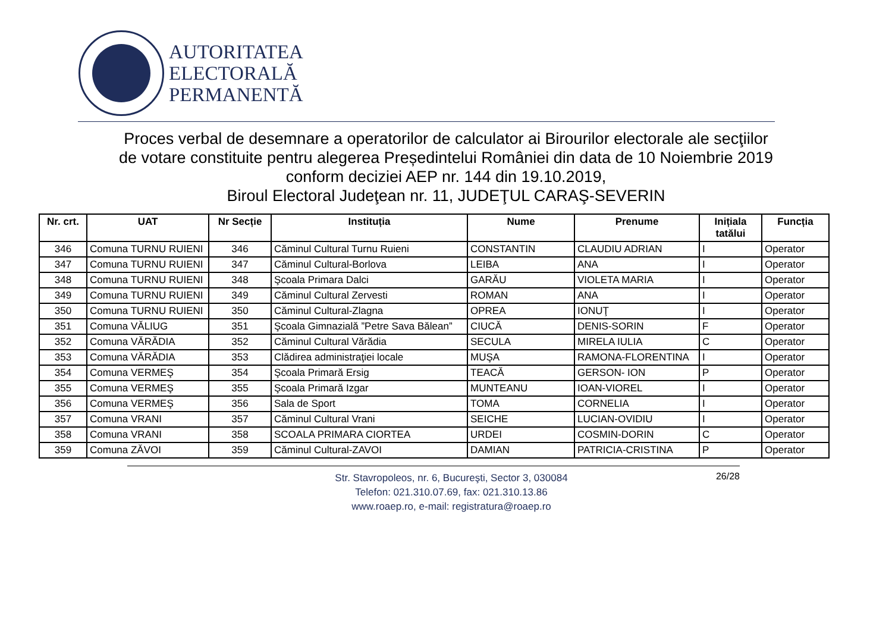AUTORITATEA
ELECTORALĂ
PERMANENTĂ
Proces verbal de desemnare a operatorilor de calculator ai Birourilor electorale ale secţiilor
de votare constituite pentru alegerea Președintelui României din data de 10 Noiembrie 2019
conform deciziei AEP nr. 144 din 19.10.2019,
Biroul Electoral Judeţean nr. 11, JUDEŢUL CARAŞ-SEVERIN
| Nr. crt. | UAT | Nr Secție | Instituția | Nume | Prenume | Inițiala tatălui | Funcția |
| --- | --- | --- | --- | --- | --- | --- | --- |
| 346 | Comuna TURNU RUIENI | 346 | Căminul Cultural Turnu Ruieni | CONSTANTIN | CLAUDIU ADRIAN | I | Operator |
| 347 | Comuna TURNU RUIENI | 347 | Căminul Cultural-Borlova | LEIBA | ANA | I | Operator |
| 348 | Comuna TURNU RUIENI | 348 | Şcoala Primara Dalci | GARĂU | VIOLETA MARIA | I | Operator |
| 349 | Comuna TURNU RUIENI | 349 | Căminul Cultural Zervesti | ROMAN | ANA | I | Operator |
| 350 | Comuna TURNU RUIENI | 350 | Căminul Cultural-Zlagna | OPREA | IONUŢ | I | Operator |
| 351 | Comuna VĂLIUG | 351 | Şcoala Gimnazială ”Petre Sava Bălean” | CIUCĂ | DENIS-SORIN | F | Operator |
| 352 | Comuna VĂRĂDIA | 352 | Căminul Cultural Vărădia | SECULA | MIRELA IULIA | C | Operator |
| 353 | Comuna VĂRĂDIA | 353 | Clădirea administraţiei locale | MUŞA | RAMONA-FLORENTINA | I | Operator |
| 354 | Comuna VERMEŞ | 354 | Şcoala Primară Ersig | TEACĂ | GERSON- ION | P | Operator |
| 355 | Comuna VERMEŞ | 355 | Şcoala Primară Izgar | MUNTEANU | IOAN-VIOREL | I | Operator |
| 356 | Comuna VERMEŞ | 356 | Sala de Sport | TOMA | CORNELIA | I | Operator |
| 357 | Comuna VRANI | 357 | Căminul Cultural Vrani | SEICHE | LUCIAN-OVIDIU | I | Operator |
| 358 | Comuna VRANI | 358 | SCOALA PRIMARA CIORTEA | URDEI | COSMIN-DORIN | C | Operator |
| 359 | Comuna ZĂVOI | 359 | Căminul Cultural-ZAVOI | DAMIAN | PATRICIA-CRISTINA | P | Operator |
Str. Stavropoleos, nr. 6, Bucureşti, Sector 3, 030084
Telefon: 021.310.07.69, fax: 021.310.13.86
www.roaep.ro, e-mail: registratura@roaep.ro
26/28